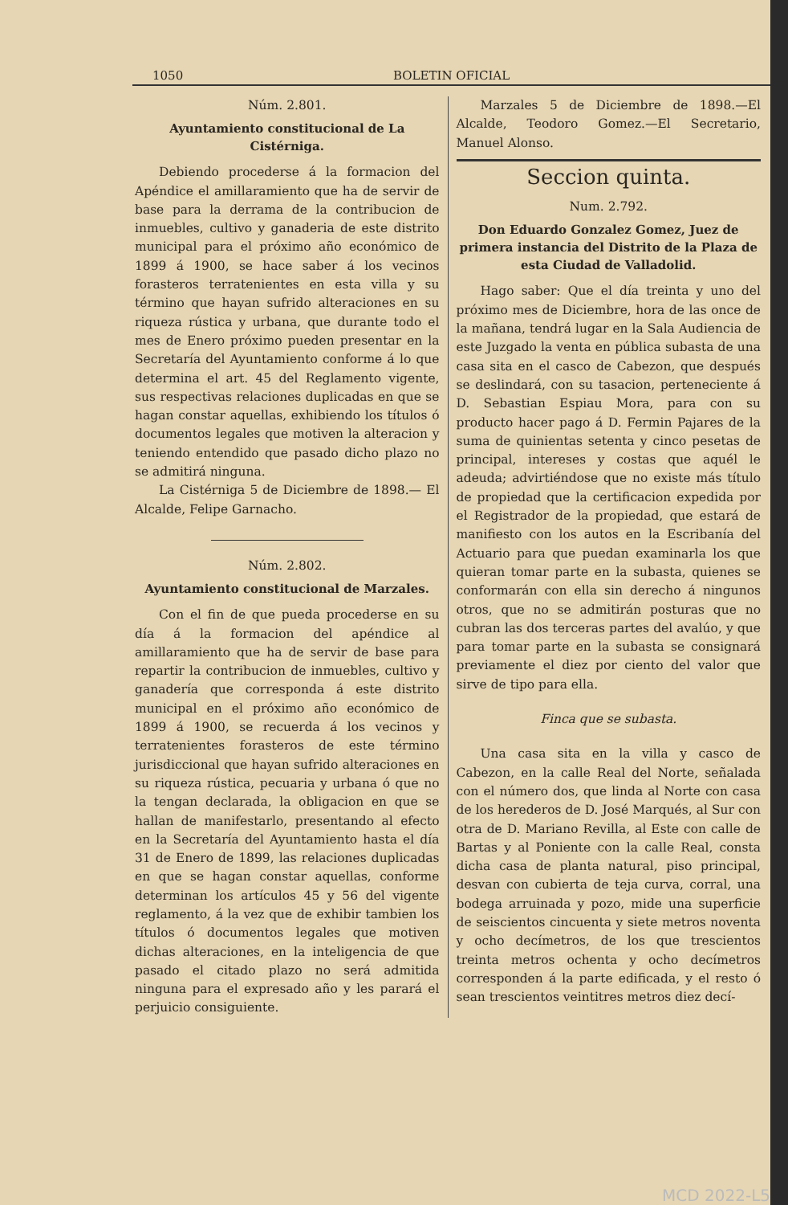1050 BOLETIN OFICIAL
Núm. 2.801.
Ayuntamiento constitucional de La Cistérniga.
Debiendo procederse á la formacion del Apéndice el amillaramiento que ha de servir de base para la derrama de la contribucion de inmuebles, cultivo y ganaderia de este distrito municipal para el próximo año económico de 1899 á 1900, se hace saber á los vecinos forasteros terratenientes en esta villa y su término que hayan sufrido alteraciones en su riqueza rústica y urbana, que durante todo el mes de Enero próximo pueden presentar en la Secretaría del Ayuntamiento conforme á lo que determina el art. 45 del Reglamento vigente, sus respectivas relaciones duplicadas en que se hagan constar aquellas, exhibiendo los títulos ó documentos legales que motiven la alteracion y teniendo entendido que pasado dicho plazo no se admitirá ninguna.
La Cistérniga 5 de Diciembre de 1898.— El Alcalde, Felipe Garnacho.
Núm. 2.802.
Ayuntamiento constitucional de Marzales.
Con el fin de que pueda procederse en su día á la formacion del apéndice al amillaramiento que ha de servir de base para repartir la contribucion de inmuebles, cultivo y ganadería que corresponda á este distrito municipal en el próximo año económico de 1899 á 1900, se recuerda á los vecinos y terratenientes forasteros de este término jurisdiccional que hayan sufrido alteraciones en su riqueza rústica, pecuaria y urbana ó que no la tengan declarada, la obligacion en que se hallan de manifestarlo, presentando al efecto en la Secretaría del Ayuntamiento hasta el día 31 de Enero de 1899, las relaciones duplicadas en que se hagan constar aquellas, conforme determinan los artículos 45 y 56 del vigente reglamento, á la vez que de exhibir tambien los títulos ó documentos legales que motiven dichas alteraciones, en la inteligencia de que pasado el citado plazo no será admitida ninguna para el expresado año y les parará el perjuicio consiguiente.
Marzales 5 de Diciembre de 1898.—El Alcalde, Teodoro Gomez.—El Secretario, Manuel Alonso.
Seccion quinta.
Num. 2.792.
Don Eduardo Gonzalez Gomez, Juez de primera instancia del Distrito de la Plaza de esta Ciudad de Valladolid.
Hago saber: Que el día treinta y uno del próximo mes de Diciembre, hora de las once de la mañana, tendrá lugar en la Sala Audiencia de este Juzgado la venta en pública subasta de una casa sita en el casco de Cabezon, que después se deslindará, con su tasacion, perteneciente á D. Sebastian Espiau Mora, para con su producto hacer pago á D. Fermin Pajares de la suma de quinientas setenta y cinco pesetas de principal, intereses y costas que aquél le adeuda; advirtiéndose que no existe más título de propiedad que la certificacion expedida por el Registrador de la propiedad, que estará de manifiesto con los autos en la Escribanía del Actuario para que puedan examinarla los que quieran tomar parte en la subasta, quienes se conformarán con ella sin derecho á ningunos otros, que no se admitirán posturas que no cubran las dos terceras partes del avalúo, y que para tomar parte en la subasta se consignará previamente el diez por ciento del valor que sirve de tipo para ella.
Finca que se subasta.
Una casa sita en la villa y casco de Cabezon, en la calle Real del Norte, señalada con el número dos, que linda al Norte con casa de los herederos de D. José Marqués, al Sur con otra de D. Mariano Revilla, al Este con calle de Bartas y al Poniente con la calle Real, consta dicha casa de planta natural, piso principal, desvan con cubierta de teja curva, corral, una bodega arruinada y pozo, mide una superficie de seiscientos cincuenta y siete metros noventa y ocho decímetros, de los que trescientos treinta metros ochenta y ocho decímetros corresponden á la parte edificada, y el resto ó sean trescientos veintitres metros diez decí-
MCD 2022-L5